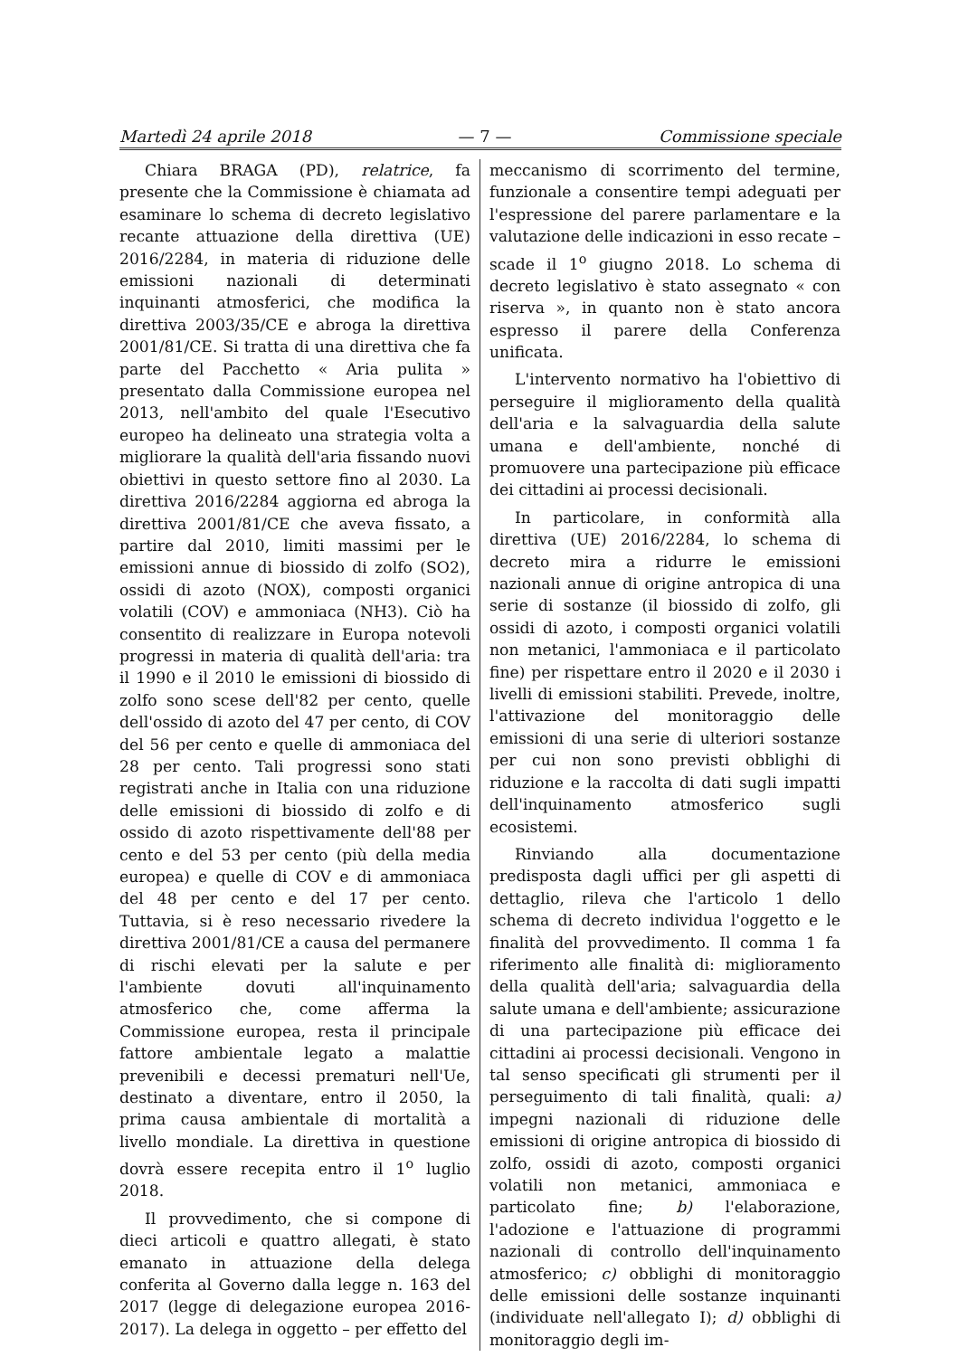Martedì 24 aprile 2018 — 7 — Commissione speciale
Chiara BRAGA (PD), relatrice, fa presente che la Commissione è chiamata ad esaminare lo schema di decreto legislativo recante attuazione della direttiva (UE) 2016/2284, in materia di riduzione delle emissioni nazionali di determinati inquinanti atmosferici, che modifica la direttiva 2003/35/CE e abroga la direttiva 2001/81/CE. Si tratta di una direttiva che fa parte del Pacchetto « Aria pulita » presentato dalla Commissione europea nel 2013, nell'ambito del quale l'Esecutivo europeo ha delineato una strategia volta a migliorare la qualità dell'aria fissando nuovi obiettivi in questo settore fino al 2030. La direttiva 2016/2284 aggiorna ed abroga la direttiva 2001/81/CE che aveva fissato, a partire dal 2010, limiti massimi per le emissioni annue di biossido di zolfo (SO2), ossidi di azoto (NOX), composti organici volatili (COV) e ammoniaca (NH3). Ciò ha consentito di realizzare in Europa notevoli progressi in materia di qualità dell'aria: tra il 1990 e il 2010 le emissioni di biossido di zolfo sono scese dell'82 per cento, quelle dell'ossido di azoto del 47 per cento, di COV del 56 per cento e quelle di ammoniaca del 28 per cento. Tali progressi sono stati registrati anche in Italia con una riduzione delle emissioni di biossido di zolfo e di ossido di azoto rispettivamente dell'88 per cento e del 53 per cento (più della media europea) e quelle di COV e di ammoniaca del 48 per cento e del 17 per cento. Tuttavia, si è reso necessario rivedere la direttiva 2001/81/CE a causa del permanere di rischi elevati per la salute e per l'ambiente dovuti all'inquinamento atmosferico che, come afferma la Commissione europea, resta il principale fattore ambientale legato a malattie prevenibili e decessi prematuri nell'Ue, destinato a diventare, entro il 2050, la prima causa ambientale di mortalità a livello mondiale. La direttiva in questione dovrà essere recepita entro il 1<sup>o</sup> luglio 2018.
Il provvedimento, che si compone di dieci articoli e quattro allegati, è stato emanato in attuazione della delega conferita al Governo dalla legge n. 163 del 2017 (legge di delegazione europea 2016-2017). La delega in oggetto – per effetto del
meccanismo di scorrimento del termine, funzionale a consentire tempi adeguati per l'espressione del parere parlamentare e la valutazione delle indicazioni in esso recate – scade il 1<sup>o</sup> giugno 2018. Lo schema di decreto legislativo è stato assegnato « con riserva », in quanto non è stato ancora espresso il parere della Conferenza unificata.
L'intervento normativo ha l'obiettivo di perseguire il miglioramento della qualità dell'aria e la salvaguardia della salute umana e dell'ambiente, nonché di promuovere una partecipazione più efficace dei cittadini ai processi decisionali.
In particolare, in conformità alla direttiva (UE) 2016/2284, lo schema di decreto mira a ridurre le emissioni nazionali annue di origine antropica di una serie di sostanze (il biossido di zolfo, gli ossidi di azoto, i composti organici volatili non metanici, l'ammoniaca e il particolato fine) per rispettare entro il 2020 e il 2030 i livelli di emissioni stabiliti. Prevede, inoltre, l'attivazione del monitoraggio delle emissioni di una serie di ulteriori sostanze per cui non sono previsti obblighi di riduzione e la raccolta di dati sugli impatti dell'inquinamento atmosferico sugli ecosistemi.
Rinviando alla documentazione predisposta dagli uffici per gli aspetti di dettaglio, rileva che l'articolo 1 dello schema di decreto individua l'oggetto e le finalità del provvedimento. Il comma 1 fa riferimento alle finalità di: miglioramento della qualità dell'aria; salvaguardia della salute umana e dell'ambiente; assicurazione di una partecipazione più efficace dei cittadini ai processi decisionali. Vengono in tal senso specificati gli strumenti per il perseguimento di tali finalità, quali: a) impegni nazionali di riduzione delle emissioni di origine antropica di biossido di zolfo, ossidi di azoto, composti organici volatili non metanici, ammoniaca e particolato fine; b) l'elaborazione, l'adozione e l'attuazione di programmi nazionali di controllo dell'inquinamento atmosferico; c) obblighi di monitoraggio delle emissioni delle sostanze inquinanti (individuate nell'allegato I); d) obblighi di monitoraggio degli im-